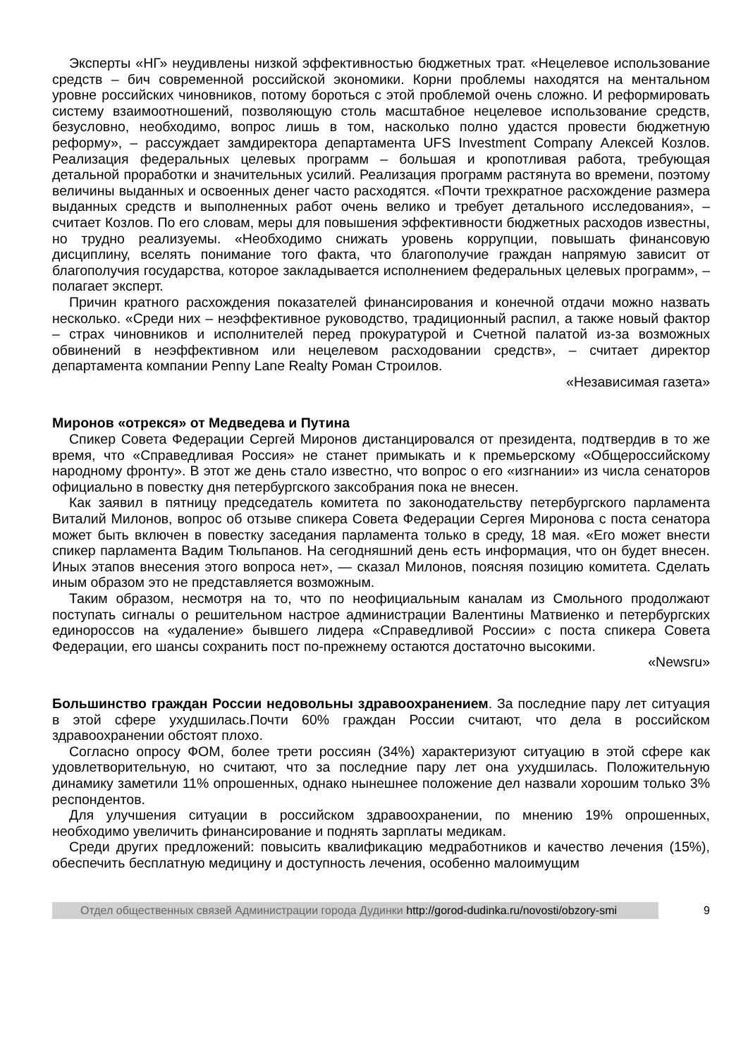Эксперты «НГ» неудивлены низкой эффективностью бюджетных трат. «Нецелевое использование средств – бич современной российской экономики. Корни проблемы находятся на ментальном уровне российских чиновников, потому бороться с этой проблемой очень сложно. И реформировать систему взаимоотношений, позволяющую столь масштабное нецелевое использование средств, безусловно, необходимо, вопрос лишь в том, насколько полно удастся провести бюджетную реформу», – рассуждает замдиректора департамента UFS Investment Company Алексей Козлов. Реализация федеральных целевых программ – большая и кропотливая работа, требующая детальной проработки и значительных усилий. Реализация программ растянута во времени, поэтому величины выданных и освоенных денег часто расходятся. «Почти трехкратное расхождение размера выданных средств и выполненных работ очень велико и требует детального исследования», – считает Козлов. По его словам, меры для повышения эффективности бюджетных расходов известны, но трудно реализуемы. «Необходимо снижать уровень коррупции, повышать финансовую дисциплину, вселять понимание того факта, что благополучие граждан напрямую зависит от благополучия государства, которое закладывается исполнением федеральных целевых программ», – полагает эксперт.
Причин кратного расхождения показателей финансирования и конечной отдачи можно назвать несколько. «Среди них – неэффективное руководство, традиционный распил, а также новый фактор – страх чиновников и исполнителей перед прокуратурой и Счетной палатой из-за возможных обвинений в неэффективном или нецелевом расходовании средств», – считает директор департамента компании Penny Lane Realty Роман Строилов.
«Независимая газета»
Миронов «отрекся» от Медведева и Путина
Спикер Совета Федерации Сергей Миронов дистанцировался от президента, подтвердив в то же время, что «Справедливая Россия» не станет примыкать и к премьерскому «Общероссийскому народному фронту». В этот же день стало известно, что вопрос о его «изгнании» из числа сенаторов официально в повестку дня петербургского заксобрания пока не внесен.
Как заявил в пятницу председатель комитета по законодательству петербургского парламента Виталий Милонов, вопрос об отзыве спикера Совета Федерации Сергея Миронова с поста сенатора может быть включен в повестку заседания парламента только в среду, 18 мая. «Его может внести спикер парламента Вадим Тюльпанов. На сегодняшний день есть информация, что он будет внесен. Иных этапов внесения этого вопроса нет», — сказал Милонов, поясняя позицию комитета. Сделать иным образом это не представляется возможным.
Таким образом, несмотря на то, что по неофициальным каналам из Смольного продолжают поступать сигналы о решительном настрое администрации Валентины Матвиенко и петербургских единороссов на «удаление» бывшего лидера «Справедливой России» с поста спикера Совета Федерации, его шансы сохранить пост по-прежнему остаются достаточно высокими.
«Newsru»
Большинство граждан России недовольны здравоохранением. За последние пару лет ситуация в этой сфере ухудшилась.Почти 60% граждан России считают, что дела в российском здравоохранении обстоят плохо.
Согласно опросу ФОМ, более трети россиян (34%) характеризуют ситуацию в этой сфере как удовлетворительную, но считают, что за последние пару лет она ухудшилась. Положительную динамику заметили 11% опрошенных, однако нынешнее положение дел назвали хорошим только 3% респондентов.
Для улучшения ситуации в российском здравоохранении, по мнению 19% опрошенных, необходимо увеличить финансирование и поднять зарплаты медикам.
Среди других предложений: повысить квалификацию медработников и качество лечения (15%), обеспечить бесплатную медицину и доступность лечения, особенно малоимущим
Отдел общественных связей Администрации города Дудинки http://gorod-dudinka.ru/novosti/obzory-smi
9